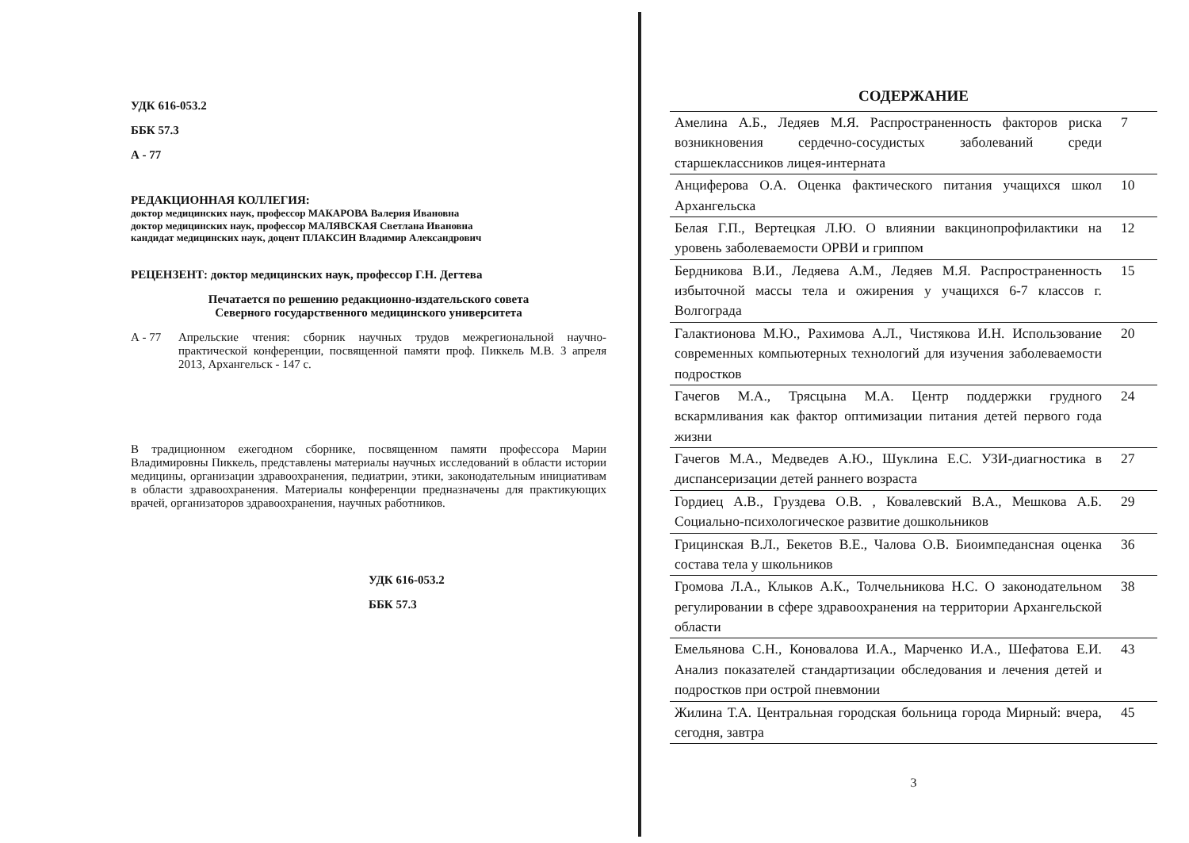УДК 616-053.2
ББК 57.3
А - 77
РЕДАКЦИОННАЯ КОЛЛЕГИЯ:
доктор медицинских наук, профессор МАКАРОВА Валерия Ивановна
доктор медицинских наук, профессор МАЛЯВСКАЯ Светлана Ивановна
кандидат медицинских наук, доцент ПЛАКСИН Владимир Александрович
РЕЦЕНЗЕНТ: доктор медицинских наук, профессор Г.Н. Дегтева
Печатается по решению редакционно-издательского совета
Северного государственного медицинского университета
А - 77 Апрельские чтения: сборник научных трудов межрегиональной научно-практической конференции, посвященной памяти проф. Пиккель М.В. 3 апреля 2013, Архангельск - 147 с.
В традиционном ежегодном сборнике, посвященном памяти профессора Марии Владимировны Пиккель, представлены материалы научных исследований в области истории медицины, организации здравоохранения, педиатрии, этики, законодательным инициативам в области здравоохранения. Материалы конференции предназначены для практикующих врачей, организаторов здравоохранения, научных работников.
УДК 616-053.2
ББК 57.3
СОДЕРЖАНИЕ
| Амелина А.Б., Ледяев М.Я. Распространенность факторов риска возникновения сердечно-сосудистых заболеваний среди старшеклассников лицея-интерната | 7 |
| Анциферова О.А. Оценка фактического питания учащихся школ Архангельска | 10 |
| Белая Г.П., Вертецкая Л.Ю. О влиянии вакцинопрофилактики на уровень заболеваемости ОРВИ и гриппом | 12 |
| Бердникова В.И., Ледяева А.М., Ледяев М.Я. Распространенность избыточной массы тела и ожирения у учащихся 6-7 классов г. Волгограда | 15 |
| Галактионова М.Ю., Рахимова А.Л., Чистякова И.Н. Использование современных компьютерных технологий для изучения заболеваемости подростков | 20 |
| Гачегов М.А., Трясцына М.А. Центр поддержки грудного вскармливания как фактор оптимизации питания детей первого года жизни | 24 |
| Гачегов М.А., Медведев А.Ю., Шуклина Е.С. УЗИ-диагностика в диспансеризации детей раннего возраста | 27 |
| Гордиец А.В., Груздева О.В. , Ковалевский В.А., Мешкова А.Б. Социально-психологическое развитие дошкольников | 29 |
| Грицинская В.Л., Бекетов В.Е., Чалова О.В. Биоимпедансная оценка состава тела у школьников | 36 |
| Громова Л.А., Клыков А.К., Толчельникова Н.С. О законодательном регулировании в сфере здравоохранения на территории Архангельской области | 38 |
| Емельянова С.Н., Коновалова И.А., Марченко И.А., Шефатова Е.И. Анализ показателей стандартизации обследования и лечения детей и подростков при острой пневмонии | 43 |
| Жилина Т.А. Центральная городская больница города Мирный: вчера, сегодня, завтра | 45 |
3